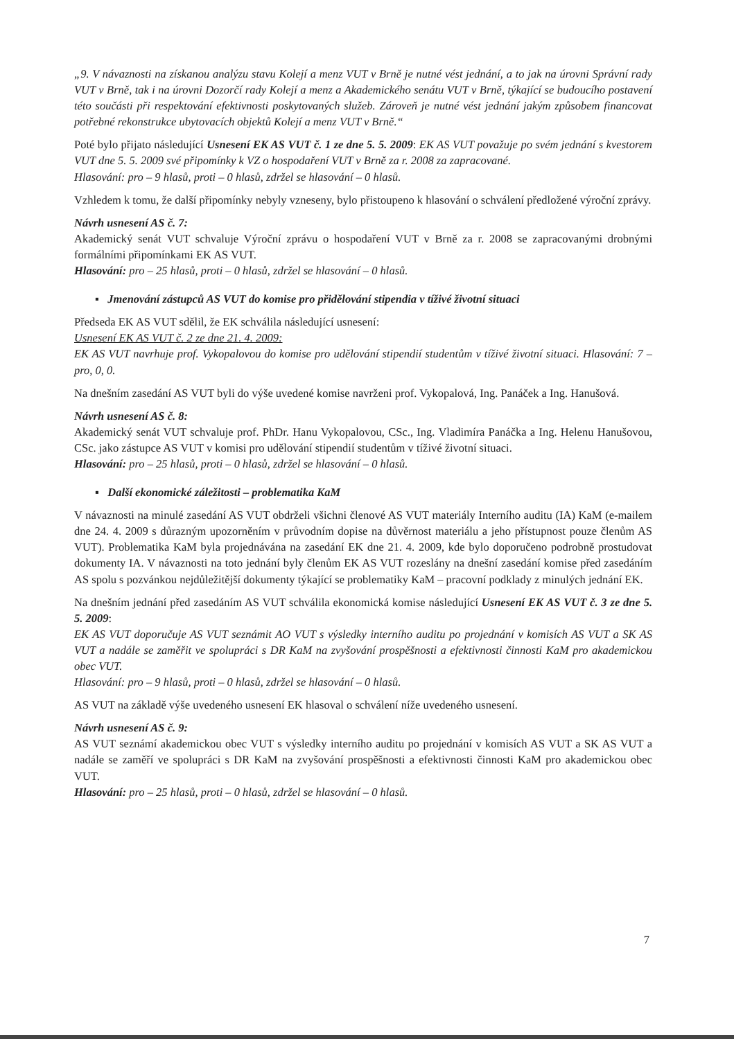„9. V návaznosti na získanou analýzu stavu Kolejí a menz VUT v Brně je nutné vést jednání, a to jak na úrovni Správní rady VUT v Brně, tak i na úrovni Dozorčí rady Kolejí a menz a Akademického senátu VUT v Brně, týkající se budoucího postavení této součásti při respektování efektivnosti poskytovaných služeb. Zároveň je nutné vést jednání jakým způsobem financovat potřebné rekonstrukce ubytovacích objektů Kolejí a menz VUT v Brně.“
Poté bylo přijato následující Usnesení EK AS VUT č. 1 ze dne 5. 5. 2009: EK AS VUT považuje po svém jednání s kvestorem VUT dne 5. 5. 2009 své připomínky k VZ o hospodaření VUT v Brně za r. 2008 za zapracované.
Hlasování: pro – 9 hlasů, proti – 0 hlasů, zdržel se hlasování – 0 hlasů.
Vzhledem k tomu, že další připomínky nebyly vzneseny, bylo přistoupeno k hlasování o schválení předložené výroční zprávy.
Návrh usnesení AS č. 7:
Akademický senát VUT schvaluje Výroční zprávu o hospodaření VUT v Brně za r. 2008 se zapracovanými drobnými formálními připomínkami EK AS VUT.
Hlasování: pro – 25 hlasů, proti – 0 hlasů, zdržel se hlasování – 0 hlasů.
▪ Jmenování zástupců AS VUT do komise pro přidělování stipendia v tíživé životní situaci
Předseda EK AS VUT sdělil, že EK schválila následující usnesení:
Usnesení EK AS VUT č. 2 ze dne 21. 4. 2009:
EK AS VUT navrhuje prof. Vykopalovou do komise pro udělování stipendií studentům v tíživé životní situaci. Hlasování: 7 – pro, 0, 0.
Na dnešním zasedání AS VUT byli do výše uvedené komise navrženi prof. Vykopalová, Ing. Panáček a Ing. Hanušová.
Návrh usnesení AS č. 8:
Akademický senát VUT schvaluje prof. PhDr. Hanu Vykopalovou, CSc., Ing. Vladimíra Panáčka a Ing. Helenu Hanušovou, CSc. jako zástupce AS VUT v komisi pro udělování stipendií studentům v tíživé životní situaci.
Hlasování: pro – 25 hlasů, proti – 0 hlasů, zdržel se hlasování – 0 hlasů.
▪ Další ekonomické záležitosti – problematika KaM
V návaznosti na minulé zasedání AS VUT obdrželi všichni členové AS VUT materiály Interního auditu (IA) KaM (e-mailem dne 24. 4. 2009 s důrazným upozorněním v průvodním dopise na důvěrnost materiálu a jeho přístupnost pouze členům AS VUT). Problematika KaM byla projednávána na zasedání EK dne 21. 4. 2009, kde bylo doporučeno podrobně prostudovat dokumenty IA. V návaznosti na toto jednání byly členům EK AS VUT rozeslány na dnešní zasedání komise před zasedáním AS spolu s pozvánkou nejdůležitější dokumenty týkající se problematiky KaM – pracovní podklady z minulých jednání EK.
Na dnešním jednání před zasedáním AS VUT schválila ekonomická komise následující Usnesení EK AS VUT č. 3 ze dne 5. 5. 2009:
EK AS VUT doporučuje AS VUT seznámit AO VUT s výsledky interního auditu po projednání v komisích AS VUT a SK AS VUT a nadále se zaměřit ve spolupráci s DR KaM na zvyšování prospěšnosti a efektivnosti činnosti KaM pro akademickou obec VUT.
Hlasování: pro – 9 hlasů, proti – 0 hlasů, zdržel se hlasování – 0 hlasů.
AS VUT na základě výše uvedeného usnesení EK hlasoval o schválení níže uvedeného usnesení.
Návrh usnesení AS č. 9:
AS VUT seznámí akademickou obec VUT s výsledky interního auditu po projednání v komisích AS VUT a SK AS VUT a nadále se zaměří ve spolupráci s DR KaM na zvyšování prospěšnosti a efektivnosti činnosti KaM pro akademickou obec VUT.
Hlasování: pro – 25 hlasů, proti – 0 hlasů, zdržel se hlasování – 0 hlasů.
7